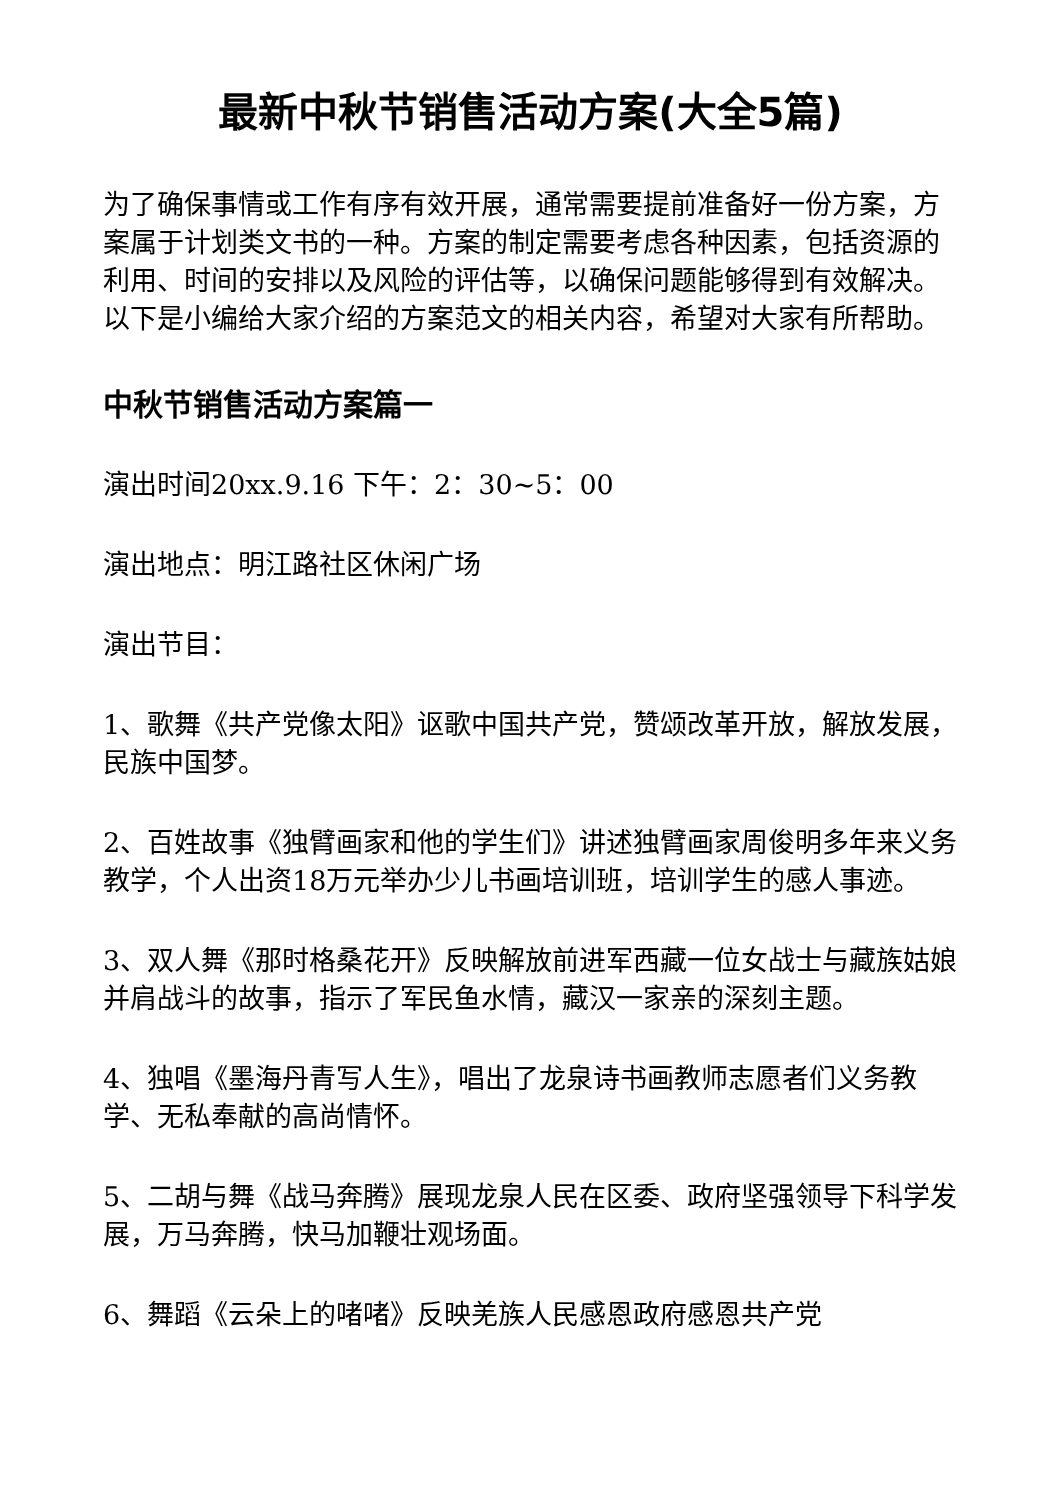最新中秋节销售活动方案(大全5篇)
为了确保事情或工作有序有效开展，通常需要提前准备好一份方案，方案属于计划类文书的一种。方案的制定需要考虑各种因素，包括资源的利用、时间的安排以及风险的评估等，以确保问题能够得到有效解决。以下是小编给大家介绍的方案范文的相关内容，希望对大家有所帮助。
中秋节销售活动方案篇一
演出时间20xx.9.16 下午：2：30~5：00
演出地点：明江路社区休闲广场
演出节目：
1、歌舞《共产党像太阳》讴歌中国共产党，赞颂改革开放，解放发展，民族中国梦。
2、百姓故事《独臂画家和他的学生们》讲述独臂画家周俊明多年来义务教学，个人出资18万元举办少儿书画培训班，培训学生的感人事迹。
3、双人舞《那时格桑花开》反映解放前进军西藏一位女战士与藏族姑娘并肩战斗的故事，指示了军民鱼水情，藏汉一家亲的深刻主题。
4、独唱《墨海丹青写人生》，唱出了龙泉诗书画教师志愿者们义务教学、无私奉献的高尚情怀。
5、二胡与舞《战马奔腾》展现龙泉人民在区委、政府坚强领导下科学发展，万马奔腾，快马加鞭壮观场面。
6、舞蹈《云朵上的啫啫》反映羌族人民感恩政府感恩共产党